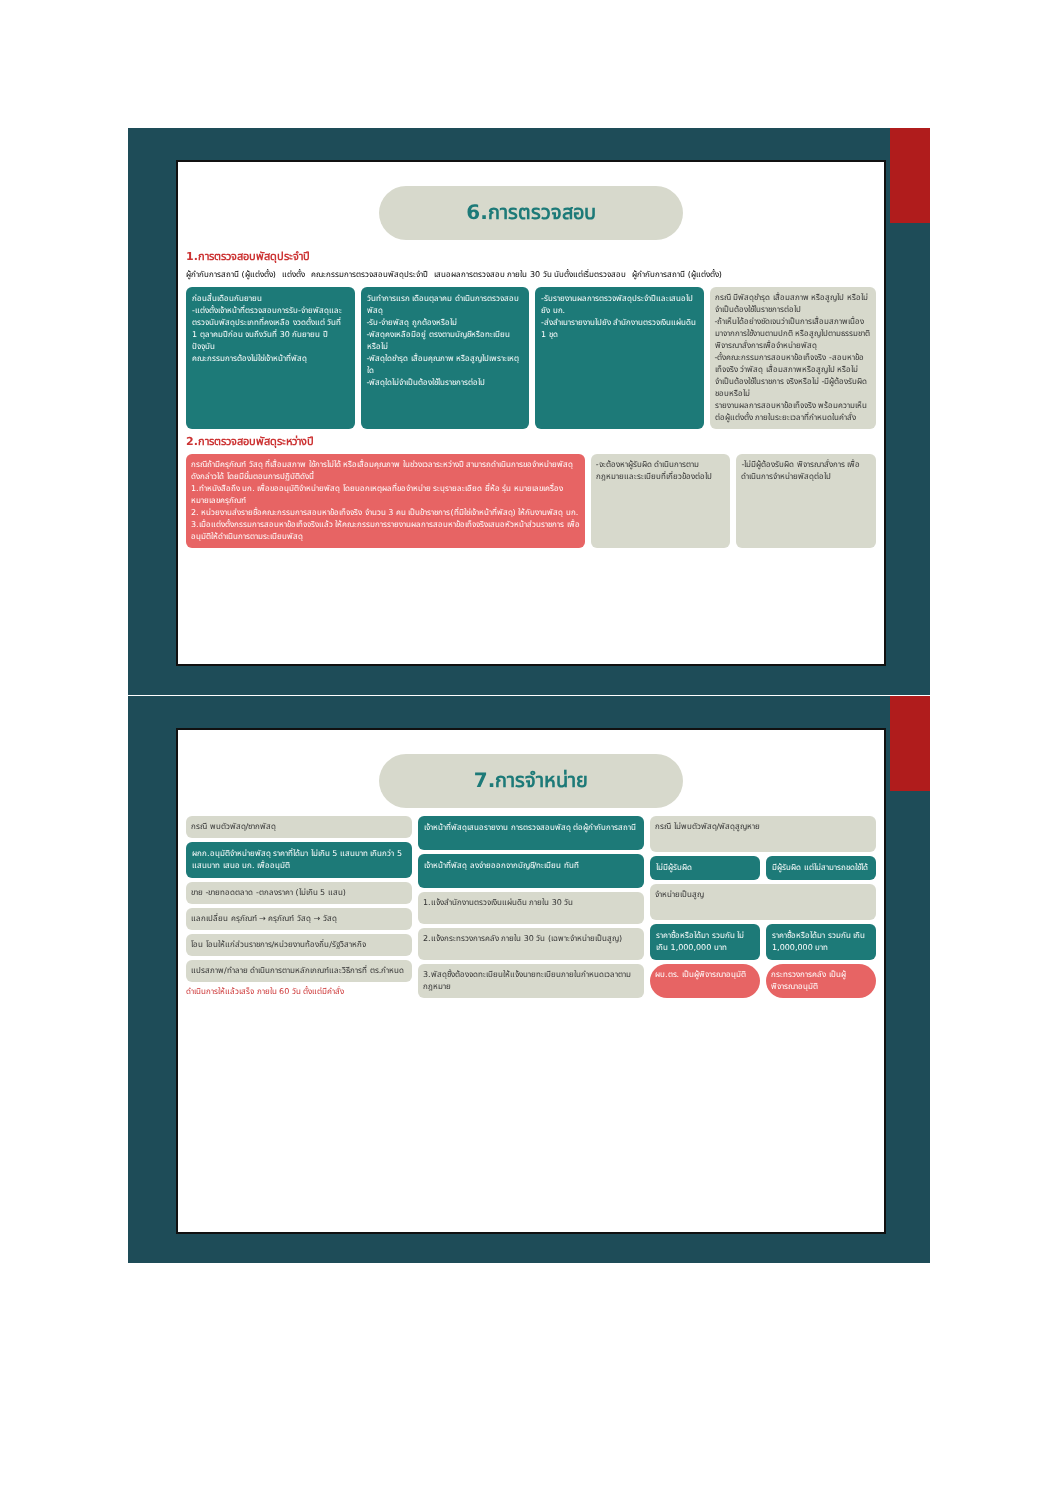6.การตรวจสอบ
1.การตรวจสอบพัสดุประจำปี
ผู้กำกับการสถานี (ผู้แต่งตั้ง) แต่งตั้ง คณะกรรมการตรวจสอบพัสดุประจำปี เสนอผลการตรวจสอบ ภายใน 30 วัน นับตั้งแต่เริ่มตรวจสอบ ผู้กำกับการสถานี (ผู้แต่งตั้ง)
ก่อนสิ้นเดือนกันยายน
-แต่งตั้งเจ้าหน้าที่ตรวจสอบการรับ-จ่ายพัสดุและตรวจนับพัสดุประเภทที่คงเหลือ งวดตั้งแต่ วันที่ 1 ตุลาคมปีก่อน จนถึงวันที่ 30 กันยายน ปีปัจจุบัน
คณะกรรมการต้องไม่ใช่เจ้าหน้าที่พัสดุ
วันทำการแรก เดือนตุลาคม ดำเนินการตรวจสอบพัสดุ
-รับ-จ่ายพัสดุ ถูกต้องหรือไม่
-พัสดุคงเหลือมีอยู่ ตรงตามบัญชีหรือทะเบียนหรือไม่
-พัสดุใดชำรุด เสื่อมคุณภาพ หรือสูญไปเพราะเหตุใด
-พัสดุใดไม่จำเป็นต้องใช้ในราชการต่อไป
-รับรายงานผลการตรวจพัสดุประจำปีและเสนอไปยัง บก.
-ส่งสำเนารายงานไปยัง สำนักงานตรวจเงินแผ่นดิน 1 ชุด
กรณี มีพัสดุชำรุด เสื่อมสภาพ หรือสูญไป หรือไม่จำเป็นต้องใช้ในราชการต่อไป
-ถ้าเห็นได้อย่างชัดเจนว่าเป็นการเสื่อมสภาพเนื่องมาจากการใช้งานตามปกติ หรือสูญไปตามธรรมชาติ พิจารณาสั่งการเพื่อจำหน่ายพัสดุ
-ตั้งคณะกรรมการสอบหาข้อเท็จจริง -สอบหาข้อเท็จจริง ว่าพัสดุ เสื่อมสภาพหรือสูญไป หรือไม่จำเป็นต้องใช้ในราชการ จริงหรือไม่ -มีผู้ต้องรับผิดชอบหรือไม่
รายงานผลการสอบหาข้อเท็จจริง พร้อมความเห็นต่อผู้แต่งตั้ง ภายในระยะเวลาที่กำหนดในคำสั่ง
2.การตรวจสอบพัสดุระหว่างปี
กรณีถ้ามีครุภัณฑ์ วัสดุ ที่เสื่อมสภาพ ใช้การไม่ได้ หรือเสื่อมคุณภาพ ในช่วงเวลาระหว่างปี สามารถดำเนินการขอจำหน่ายพัสดุดังกล่าวได้ โดยมีขั้นตอนการปฏิบัติดังนี้
1.ทำหนังสือถึง บก. เพื่อขออนุมัติจำหน่ายพัสดุ โดยบอกเหตุผลที่ขอจำหน่าย ระบุรายละเอียด ยี่ห้อ รุ่น หมายเลขเครื่อง หมายเลขครุภัณฑ์
2. หน่วยงานส่งรายชื่อคณะกรรมการสอบหาข้อเท็จจริง จำนวน 3 คน เป็นข้าราชการ(ที่มิใช่เจ้าหน้าที่พัสดุ) ให้กับงานพัสดุ บก.
3.เมื่อแต่งตั้งกรรมการสอบหาข้อเท็จจริงแล้ว ให้คณะกรรมการรายงานผลการสอบหาข้อเท็จจริงเสนอหัวหน้าส่วนราชการ เพื่ออนุมัติให้ดำเนินการตามระเบียบพัสดุ
-จะต้องหาผู้รับผิด ดำเนินการตามกฎหมายและระเบียบที่เกี่ยวข้องต่อไป
-ไม่มีผู้ต้องรับผิด พิจารณาสั่งการ เพื่อดำเนินการจำหน่ายพัสดุต่อไป
7.การจำหน่าย
กรณี พบตัวพัสดุ/ซากพัสดุ
ผกก.อนุมัติจำหน่ายพัสดุ ราคาที่ได้มา ไม่เกิน 5 แสนบาท เกินกว่า 5 แสนบาท เสนอ บก. เพื่ออนุมัติ
ขาย -ขายทอดตลาด -ตกลงราคา (ไม่เกิน 5 แสน)
แลกเปลี่ยน ครุภัณฑ์ → ครุภัณฑ์ วัสดุ → วัสดุ
โอน โอนให้แก่ส่วนราชการ/หน่วยงานท้องถิ่น/รัฐวิสาหกิจ
แปรสภาพ/ทำลาย ดำเนินการตามหลักเกณฑ์และวิธีการที่ ตร.กำหนด
ดำเนินการให้แล้วเสร็จ ภายใน 60 วัน ตั้งแต่มีคำสั่ง
เจ้าหน้าที่พัสดุเสนอรายงาน การตรวจสอบพัสดุ ต่อผู้กำกับการสถานี
เจ้าหน้าที่พัสดุ ลงจ่ายออกจากบัญชี/ทะเบียน ทันที
1.แจ้งสำนักงานตรวจเงินแผ่นดิน ภายใน 30 วัน
2.แจ้งกระทรวงการคลัง ภายใน 30 วัน (เฉพาะจำหน่ายเป็นสูญ)
3.พัสดุซึ่งต้องจดทะเบียนให้แจ้งนายทะเบียนภายในกำหนดเวลาตามกฎหมาย
กรณี ไม่พบตัวพัสดุ/พัสดุสูญหาย
ไม่มีผู้รับผิด
มีผู้รับผิด แต่ไม่สามารถชดใช้ได้
จำหน่ายเป็นสูญ
ราคาซื้อหรือได้มา รวมกัน ไม่เกิน 1,000,000 บาท
ราคาซื้อหรือได้มา รวมกัน เกิน 1,000,000 บาท
ผบ.ตร. เป็นผู้พิจารณาอนุมัติ
กระทรวงการคลัง เป็นผู้พิจารณาอนุมัติ